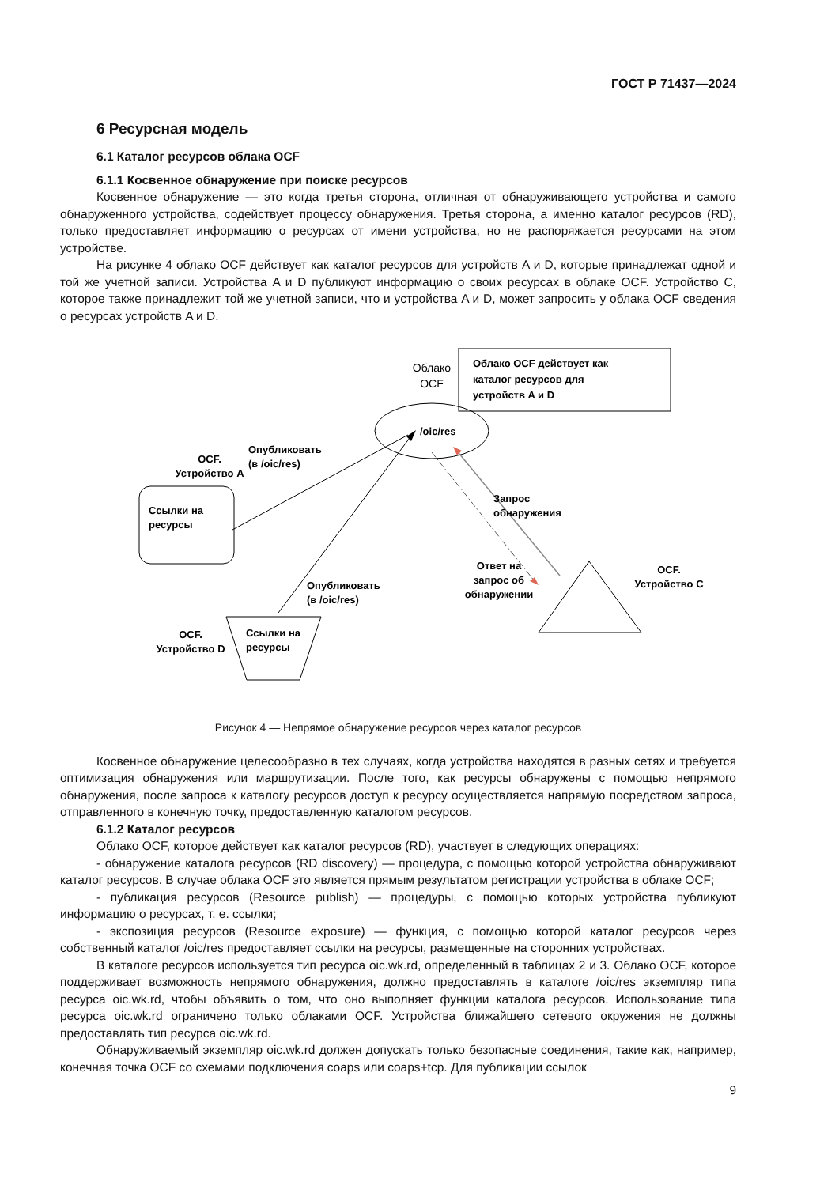ГОСТ Р 71437—2024
6 Ресурсная модель
6.1 Каталог ресурсов облака OCF
6.1.1 Косвенное обнаружение при поиске ресурсов
Косвенное обнаружение — это когда третья сторона, отличная от обнаруживающего устройства и самого обнаруженного устройства, содействует процессу обнаружения. Третья сторона, а именно каталог ресурсов (RD), только предоставляет информацию о ресурсах от имени устройства, но не распоряжается ресурсами на этом устройстве.
На рисунке 4 облако OCF действует как каталог ресурсов для устройств A и D, которые принадлежат одной и той же учетной записи. Устройства A и D публикуют информацию о своих ресурсах в облаке OCF. Устройство C, которое также принадлежит той же учетной записи, что и устройства A и D, может запросить у облака OCF сведения о ресурсах устройств A и D.
Облако
OCF
Облако OCF действует как
каталог ресурсов для
устройств A и D
/oic/res
OCF.
Устройство A
Ссылки на
ресурсы
Опубликовать
(в /oic/res)
Опубликовать
(в /oic/res)
Ссылки на
ресурсы
OCF.
Устройство D
Запрос
обнаружения
Ответ на
запрос об
обнаружении
OCF.
Устройство C
Рисунок 4 — Непрямое обнаружение ресурсов через каталог ресурсов
Косвенное обнаружение целесообразно в тех случаях, когда устройства находятся в разных сетях и требуется оптимизация обнаружения или маршрутизации. После того, как ресурсы обнаружены с помощью непрямого обнаружения, после запроса к каталогу ресурсов доступ к ресурсу осуществляется напрямую посредством запроса, отправленного в конечную точку, предоставленную каталогом ресурсов.
6.1.2 Каталог ресурсов
Облако OCF, которое действует как каталог ресурсов (RD), участвует в следующих операциях:
- обнаружение каталога ресурсов (RD discovery) — процедура, с помощью которой устройства обнаруживают каталог ресурсов. В случае облака OCF это является прямым результатом регистрации устройства в облаке OCF;
- публикация ресурсов (Resource publish) — процедуры, с помощью которых устройства публикуют информацию о ресурсах, т. е. ссылки;
- экспозиция ресурсов (Resource exposure) — функция, с помощью которой каталог ресурсов через собственный каталог /oic/res предоставляет ссылки на ресурсы, размещенные на сторонних устройствах.
В каталоге ресурсов используется тип ресурса oic.wk.rd, определенный в таблицах 2 и 3. Облако OCF, которое поддерживает возможность непрямого обнаружения, должно предоставлять в каталоге /oic/res экземпляр типа ресурса oic.wk.rd, чтобы объявить о том, что оно выполняет функции каталога ресурсов. Использование типа ресурса oic.wk.rd ограничено только облаками OCF. Устройства ближайшего сетевого окружения не должны предоставлять тип ресурса oic.wk.rd.
Обнаруживаемый экземпляр oic.wk.rd должен допускать только безопасные соединения, такие как, например, конечная точка OCF со схемами подключения coaps или coaps+tcp. Для публикации ссылок
9